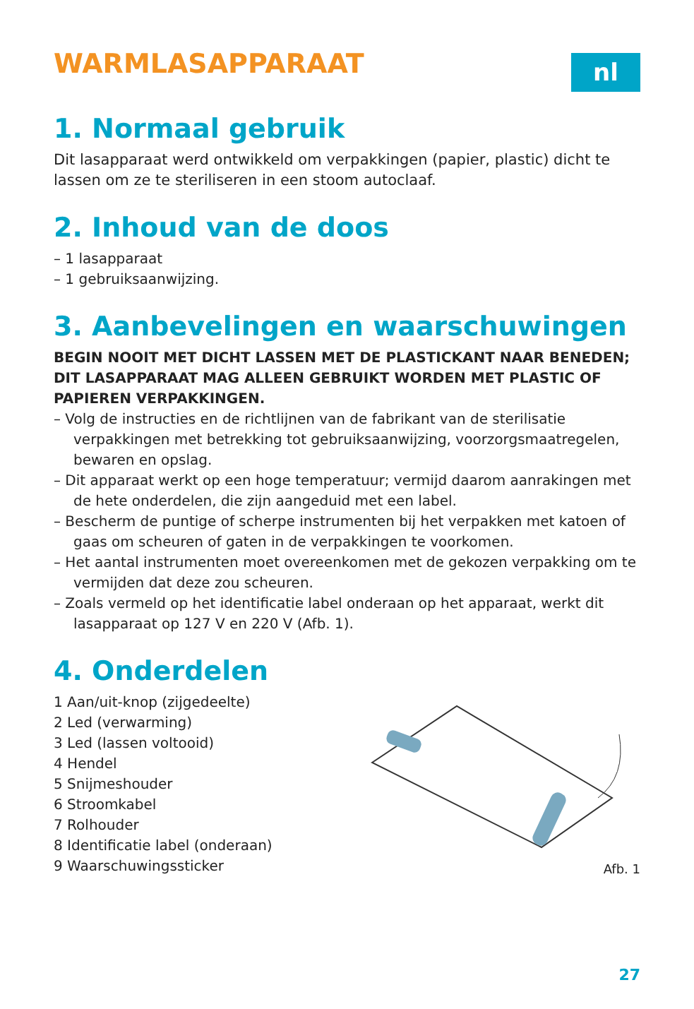WARMLASAPPARAAT
nl
1. Normaal gebruik
Dit lasapparaat werd ontwikkeld om verpakkingen (papier, plastic) dicht te lassen om ze te steriliseren in een stoom autoclaaf.
2. Inhoud van de doos
– 1 lasapparaat
– 1 gebruiksaanwijzing.
3. Aanbevelingen en waarschuwingen
BEGIN NOOIT MET DICHT LASSEN MET DE PLASTICKANT NAAR BENEDEN; DIT LASAPPARAAT MAG ALLEEN GEBRUIKT WORDEN MET PLASTIC OF PAPIEREN VERPAKKINGEN.
– Volg de instructies en de richtlijnen van de fabrikant van de sterilisatie verpakkingen met betrekking tot gebruiksaanwijzing, voorzorgsmaatregelen, bewaren en opslag.
– Dit apparaat werkt op een hoge temperatuur; vermijd daarom aanrakingen met de hete onderdelen, die zijn aangeduid met een label.
– Bescherm de puntige of scherpe instrumenten bij het verpakken met katoen of gaas om scheuren of gaten in de verpakkingen te voorkomen.
– Het aantal instrumenten moet overeenkomen met de gekozen verpakking om te vermijden dat deze zou scheuren.
– Zoals vermeld op het identificatie label onderaan op het apparaat, werkt dit lasapparaat op 127 V en 220 V (Afb. 1).
4. Onderdelen
1 Aan/uit-knop (zijgedeelte)
2 Led (verwarming)
3 Led (lassen voltooid)
4 Hendel
5 Snijmeshouder
6 Stroomkabel
7 Rolhouder
8 Identificatie label (onderaan)
9 Waarschuwingssticker
Afb. 1
27